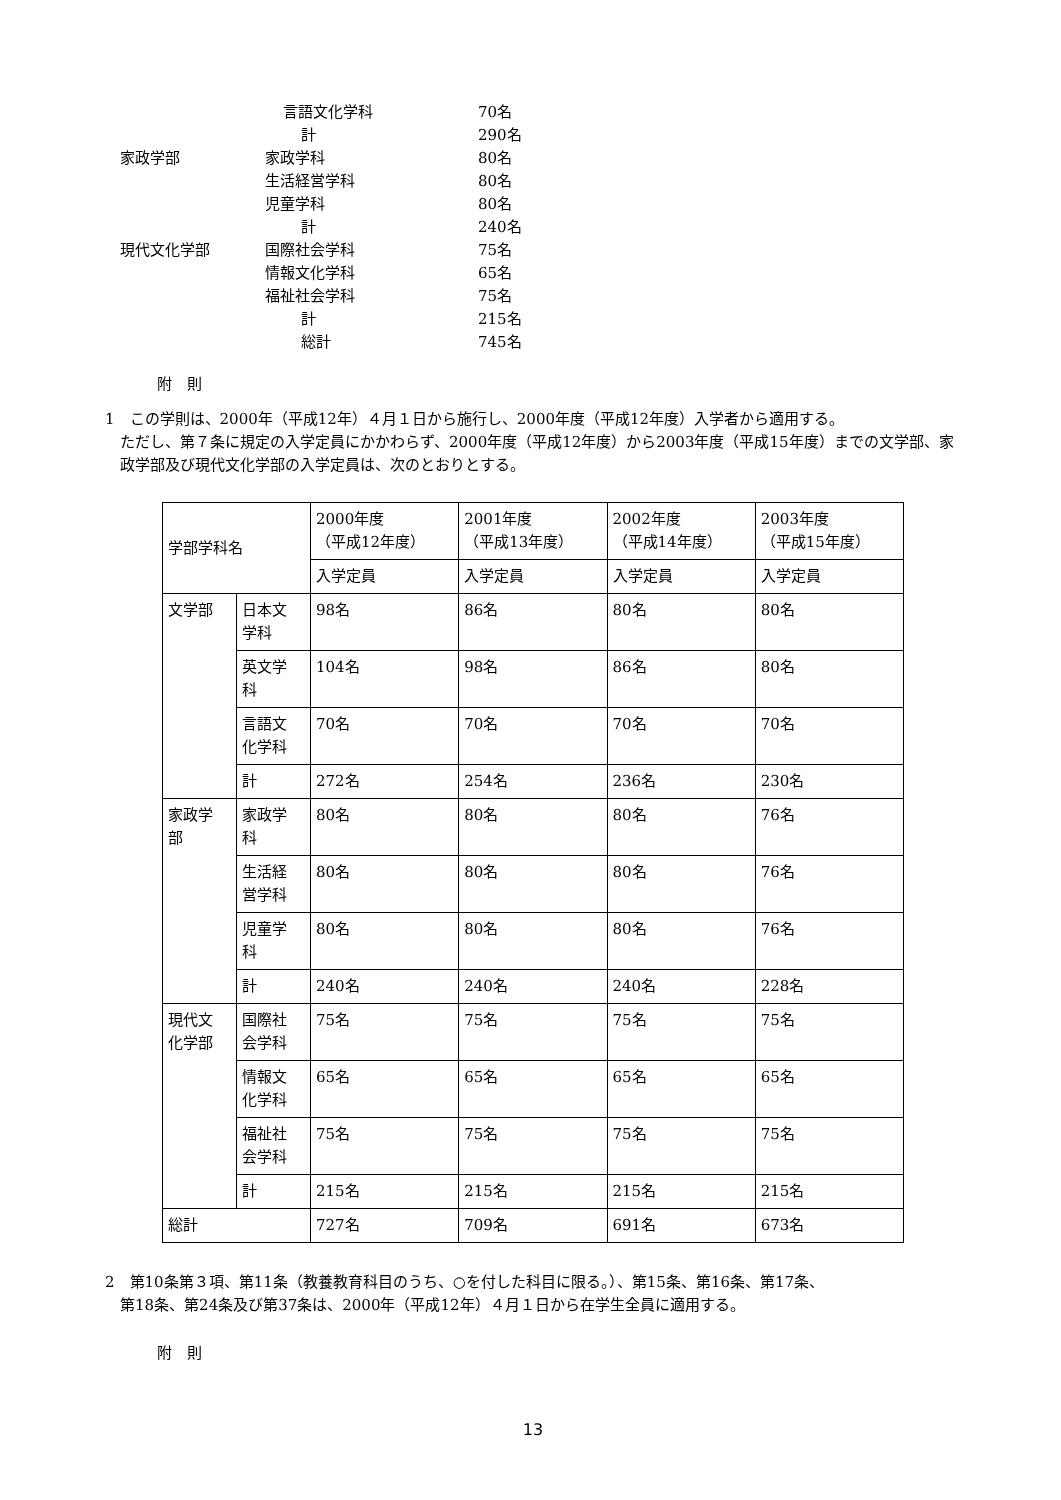| | 言語文化学科 | 70名 |
| | 計 | 290名 |
| 家政学部 | 家政学科 | 80名 |
| | 生活経営学科 | 80名 |
| | 児童学科 | 80名 |
| | 計 | 240名 |
| 現代文化学部 | 国際社会学科 | 75名 |
| | 情報文化学科 | 65名 |
| | 福祉社会学科 | 75名 |
| | 計 | 215名 |
| | 総計 | 745名 |
附　則
1　この学則は、2000年（平成12年）４月１日から施行し、2000年度（平成12年度）入学者から適用する。
ただし、第７条に規定の入学定員にかかわらず、2000年度（平成12年度）から2003年度（平成15年度）までの文学部、家政学部及び現代文化学部の入学定員は、次のとおりとする。
| 学部学科名 | | 2000年度 （平成12年度） | 2001年度 （平成13年度） | 2002年度 （平成14年度） | 2003年度 （平成15年度） |
| --- | --- | --- | --- | --- | --- |
| | | 入学定員 | 入学定員 | 入学定員 | 入学定員 |
| 文学部 | 日本文 学科 | 98名 | 86名 | 80名 | 80名 |
| | 英文学 科 | 104名 | 98名 | 86名 | 80名 |
| | 言語文 化学科 | 70名 | 70名 | 70名 | 70名 |
| | 計 | 272名 | 254名 | 236名 | 230名 |
| 家政学 部 | 家政学 科 | 80名 | 80名 | 80名 | 76名 |
| | 生活経 営学科 | 80名 | 80名 | 80名 | 76名 |
| | 児童学 科 | 80名 | 80名 | 80名 | 76名 |
| | 計 | 240名 | 240名 | 240名 | 228名 |
| 現代文 化学部 | 国際社 会学科 | 75名 | 75名 | 75名 | 75名 |
| | 情報文 化学科 | 65名 | 65名 | 65名 | 65名 |
| | 福祉社 会学科 | 75名 | 75名 | 75名 | 75名 |
| | 計 | 215名 | 215名 | 215名 | 215名 |
| 総計 | | 727名 | 709名 | 691名 | 673名 |
2　第10条第３項、第11条（教養教育科目のうち、○を付した科目に限る。）、第15条、第16条、第17条、
第18条、第24条及び第37条は、2000年（平成12年）４月１日から在学生全員に適用する。
附　則
13